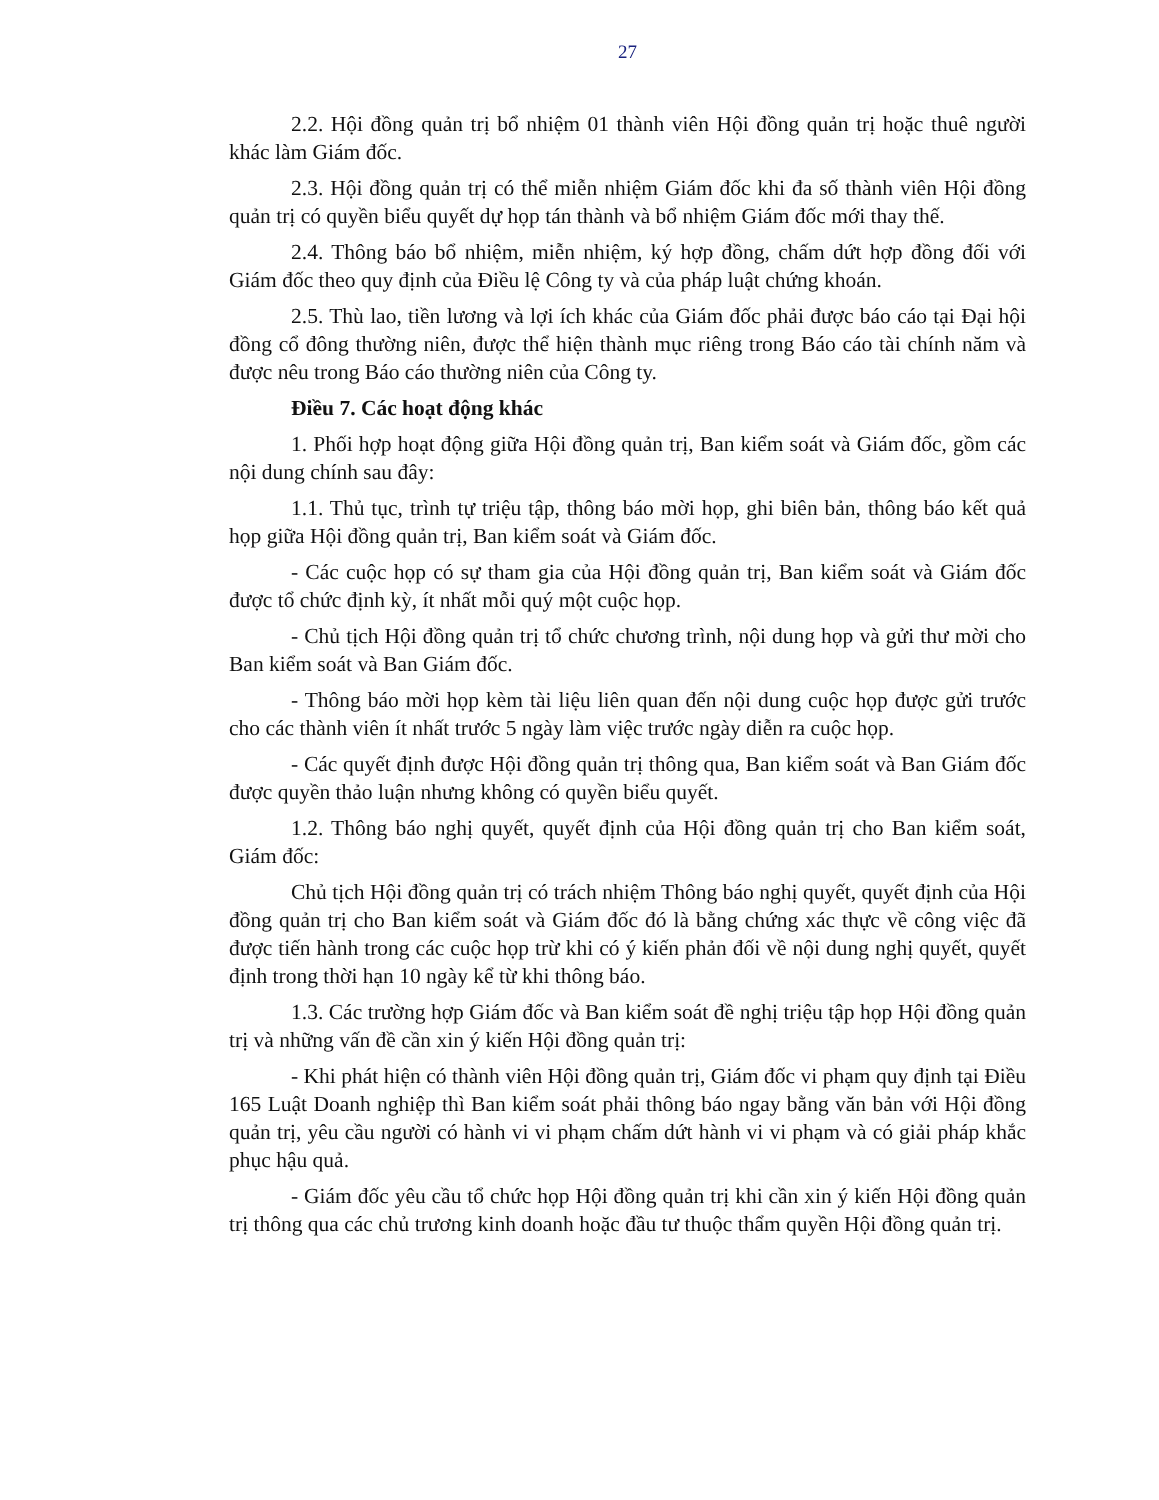27
2.2. Hội đồng quản trị bổ nhiệm 01 thành viên Hội đồng quản trị hoặc thuê người khác làm Giám đốc.
2.3. Hội đồng quản trị có thể miễn nhiệm Giám đốc khi đa số thành viên Hội đồng quản trị có quyền biểu quyết dự họp tán thành và bổ nhiệm Giám đốc mới thay thế.
2.4. Thông báo bổ nhiệm, miễn nhiệm, ký hợp đồng, chấm dứt hợp đồng đối với Giám đốc theo quy định của Điều lệ Công ty và của pháp luật chứng khoán.
2.5. Thù lao, tiền lương và lợi ích khác của Giám đốc phải được báo cáo tại Đại hội đồng cổ đông thường niên, được thể hiện thành mục riêng trong Báo cáo tài chính năm và được nêu trong Báo cáo thường niên của Công ty.
Điều 7. Các hoạt động khác
1. Phối hợp hoạt động giữa Hội đồng quản trị, Ban kiểm soát và Giám đốc, gồm các nội dung chính sau đây:
1.1. Thủ tục, trình tự triệu tập, thông báo mời họp, ghi biên bản, thông báo kết quả họp giữa Hội đồng quản trị, Ban kiểm soát và Giám đốc.
- Các cuộc họp có sự tham gia của Hội đồng quản trị, Ban kiểm soát và Giám đốc được tổ chức định kỳ, ít nhất mỗi quý một cuộc họp.
- Chủ tịch Hội đồng quản trị tổ chức chương trình, nội dung họp và gửi thư mời cho Ban kiểm soát và Ban Giám đốc.
- Thông báo mời họp kèm tài liệu liên quan đến nội dung cuộc họp được gửi trước cho các thành viên ít nhất trước 5 ngày làm việc trước ngày diễn ra cuộc họp.
- Các quyết định được Hội đồng quản trị thông qua, Ban kiểm soát và Ban Giám đốc được quyền thảo luận nhưng không có quyền biểu quyết.
1.2. Thông báo nghị quyết, quyết định của Hội đồng quản trị cho Ban kiểm soát, Giám đốc:
Chủ tịch Hội đồng quản trị có trách nhiệm Thông báo nghị quyết, quyết định của Hội đồng quản trị cho Ban kiểm soát và Giám đốc đó là bằng chứng xác thực về công việc đã được tiến hành trong các cuộc họp trừ khi có ý kiến phản đối về nội dung nghị quyết, quyết định trong thời hạn 10 ngày kể từ khi thông báo.
1.3. Các trường hợp Giám đốc và Ban kiểm soát đề nghị triệu tập họp Hội đồng quản trị và những vấn đề cần xin ý kiến Hội đồng quản trị:
- Khi phát hiện có thành viên Hội đồng quản trị, Giám đốc vi phạm quy định tại Điều 165 Luật Doanh nghiệp thì Ban kiểm soát phải thông báo ngay bằng văn bản với Hội đồng quản trị, yêu cầu người có hành vi vi phạm chấm dứt hành vi vi phạm và có giải pháp khắc phục hậu quả.
- Giám đốc yêu cầu tổ chức họp Hội đồng quản trị khi cần xin ý kiến Hội đồng quản trị thông qua các chủ trương kinh doanh hoặc đầu tư thuộc thẩm quyền Hội đồng quản trị.